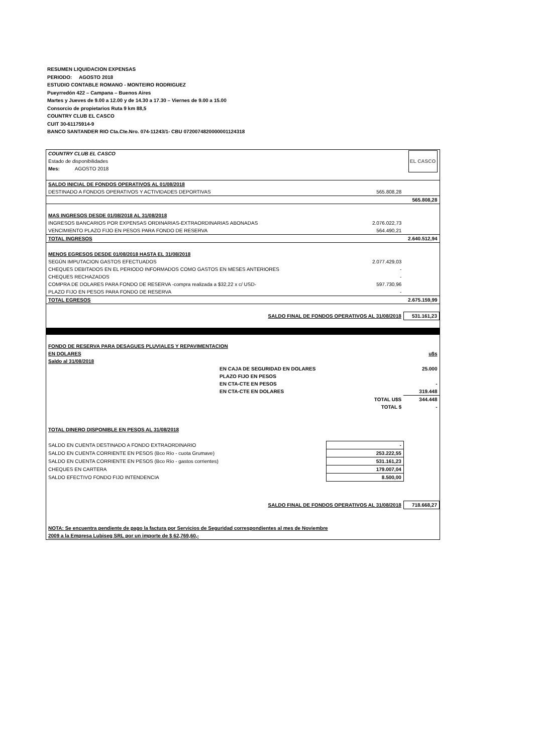RESUMEN LIQUIDACION EXPENSAS
PERIODO: AGOSTO 2018
ESTUDIO CONTABLE ROMANO - MONTEIRO RODRIGUEZ
Pueyrredón 422 – Campana – Buenos Aires
Martes y Jueves de 9.00 a 12.00 y de 14.30 a 17.30 – Viernes de 9.00 a 15.00
Consorcio de propietarios Ruta 9 km 88,5
COUNTRY CLUB EL CASCO
CUIT 30-61175914-9
BANCO SANTANDER RIO Cta.Cte.Nro. 074-11243/1- CBU 0720074820000001124318
| COUNTRY CLUB EL CASCO | | EL CASCO |
| Estado de disponibilidades | | |
| Mes: AGOSTO 2018 | | |
| SALDO INICIAL DE FONDOS OPERATIVOS AL 01/08/2018 | | |
| DESTINADO A FONDOS OPERATIVOS Y ACTIVIDADES DEPORTIVAS | 565.808,28 | |
| | | 565.808,28 |
| MAS INGRESOS DESDE 01/08/2018 AL 31/08/2018 | | |
| INGRESOS BANCARIOS POR EXPENSAS ORDINARIAS-EXTRAORDINARIAS ABONADAS | 2.076.022,73 | |
| VENCIMIENTO PLAZO FIJO EN PESOS PARA FONDO DE RESERVA | 564.490,21 | |
| TOTAL INGRESOS | | 2.640.512,94 |
| MENOS EGRESOS DESDE 01/08/2018 HASTA EL 31/08/2018 | | |
| SEGÚN IMPUTACION GASTOS EFECTUADOS | 2.077.429,03 | |
| CHEQUES DEBITADOS EN EL PERIODO INFORMADOS COMO GASTOS EN MESES ANTERIORES | - | |
| CHEQUES RECHAZADOS | - | |
| COMPRA DE DOLARES PARA FONDO DE RESERVA -compra realizada a $32,22 x c/ USD- | 597.730,96 | |
| PLAZO FIJO EN PESOS PARA FONDO DE RESERVA | - | |
| TOTAL EGRESOS | | 2.675.159,99 |
| SALDO FINAL DE FONDOS OPERATIVOS AL 31/08/2018 | | 531.161,23 |
| FONDO DE RESERVA PARA DESAGUES PLUVIALES Y REPAVIMENTACION | | |
| EN DOLARES | | u$s |
| Saldo al 31/08/2018 | | |
| EN CAJA DE SEGURIDAD EN DOLARES | | 25.000 |
| PLAZO FIJO EN PESOS | | |
| EN CTA-CTE EN PESOS | | - |
| EN CTA-CTE EN DOLARES | | 319.448 |
| | TOTAL U$S | 344.448 |
| | TOTAL $ | - |
| TOTAL DINERO DISPONIBLE EN PESOS AL 31/08/2018 | | |
| SALDO EN CUENTA DESTINADO A FONDO EXTRAORDINARIO | - | |
| SALDO EN CUENTA CORRIENTE EN PESOS (Bco Río - cuota Grumave) | 253.222,55 | |
| SALDO EN CUENTA CORRIENTE EN PESOS (Bco Río - gastos corrientes) | 531.161,23 | |
| CHEQUES EN CARTERA | 179.007,04 | |
| SALDO EFECTIVO FONDO FIJO INTENDENCIA | 8.500,00 | |
| SALDO FINAL DE FONDOS OPERATIVOS AL 31/08/2018 | | 718.668,27 |
| NOTA: Se encuentra pendiente de pago la factura por Servicios de Seguridad correspondientes al mes de Noviembre | | |
| 2009 a la Empresa Lubiseg SRL por un importe de $ 62,769,60,- | | |